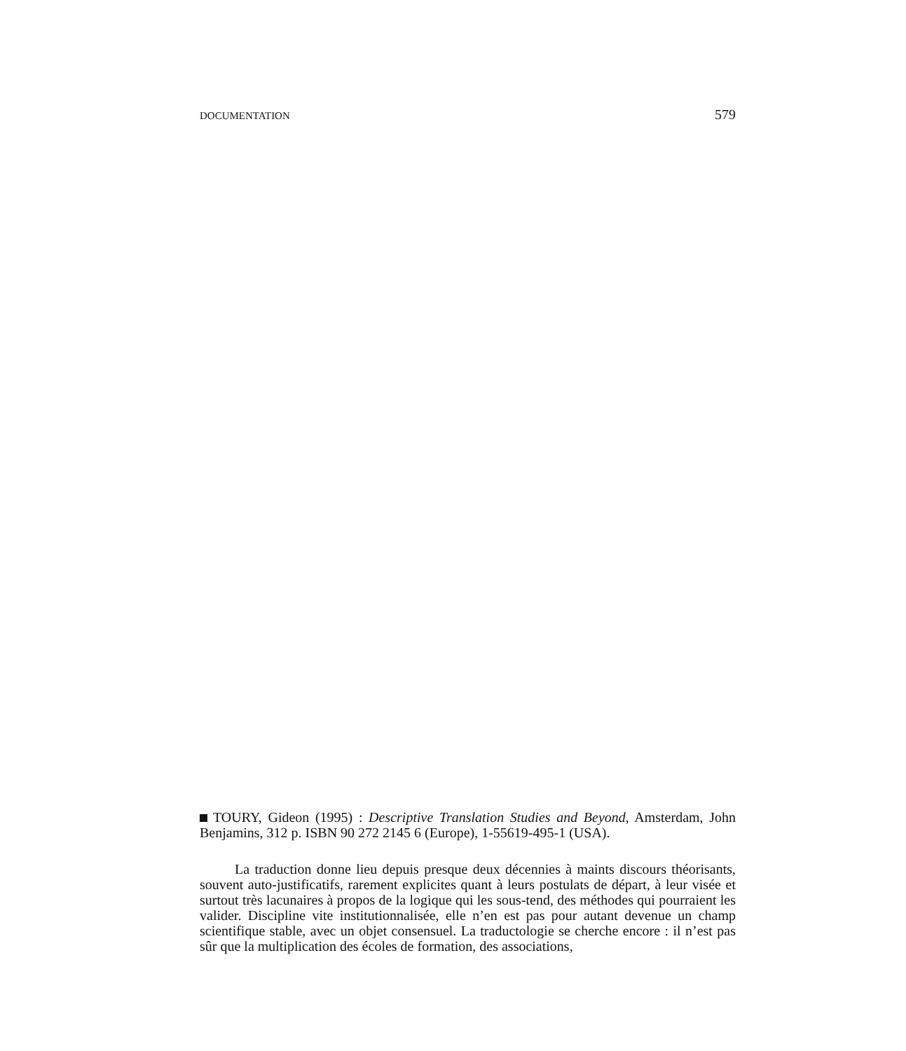DOCUMENTATION 579
TOURY, Gideon (1995) : Descriptive Translation Studies and Beyond, Amsterdam, John Benjamins, 312 p. ISBN 90 272 2145 6 (Europe), 1-55619-495-1 (USA).
La traduction donne lieu depuis presque deux décennies à maints discours théorisants, souvent auto-justificatifs, rarement explicites quant à leurs postulats de départ, à leur visée et surtout très lacunaires à propos de la logique qui les sous-tend, des méthodes qui pourraient les valider. Discipline vite institutionnalisée, elle n’en est pas pour autant devenue un champ scientifique stable, avec un objet consensuel. La traductologie se cherche encore : il n’est pas sûr que la multiplication des écoles de formation, des associations,